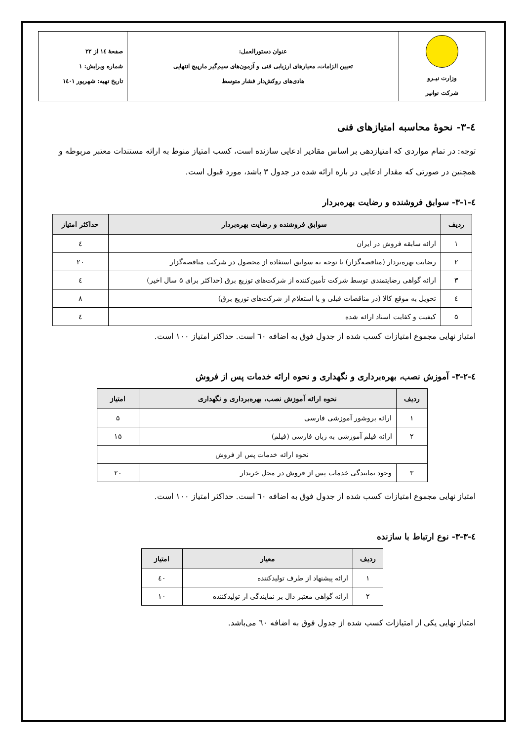| وزارت نیـرو شرکت توانیر | عنوان دستورالعمل: تعیین الزامات، معیارهای ارزیابی فنی و آزمون‌های سیم‌گیر مارپیچ انتهایی هادی‌های روکش‌دار فشار متوسط | صفحهٔ ۱٤ از ۲۲ شماره ویرایش: ۱ تاریخ تهیه: شهریور ۱٤۰۱ |
٤-۳- نحوهٔ محاسبه امتیازهای فنی
توجه: در تمام مواردی که امتیازدهی بر اساس مقادیر ادعایی سازنده است، کسب امتیاز منوط به ارائه مستندات معتبر مربوطه و همچنین در صورتی که مقدار ادعایی در بازه ارائه شده در جدول ۳ باشد، مورد قبول است.
٤-۳-۱- سوابق فروشنده و رضایت بهره‌بردار
| ردیف | سوابق فروشنده و رضایت بهره‌بردار | حداکثر امتیاز |
| --- | --- | --- |
| ۱ | ارائه سابقه فروش در ایران | ٤ |
| ۲ | رضایت بهره‌بردار (مناقصه‌گزار) با توجه به سوابق استفاده از محصول در شرکت مناقصه‌گزار | ۲۰ |
| ۳ | ارائه گواهی رضایتمندی توسط شرکت تأمین‌کننده از شرکت‌های توزیع برق (حداکثر برای ۵ سال اخیر) | ٤ |
| ٤ | تحویل به موقع کالا (در مناقصات قبلی و یا استعلام از شرکت‌های توزیع برق) | ۸ |
| ۵ | کیفیت و کفایت اسناد ارائه شده | ٤ |
امتیاز نهایی مجموع امتیازات کسب شده از جدول فوق به اضافه ٦۰ است. حداکثر امتیاز ۱۰۰ است.
٤-۳-۲- آموزش نصب، بهره‌برداری و نگهداری و نحوه ارائه خدمات پس از فروش
| ردیف | نحوه ارائه آموزش نصب، بهره‌برداری و نگهداری | امتیاز |
| --- | --- | --- |
| ۱ | ارائه بروشور آموزشی فارسی | ۵ |
| ۲ | ارائه فیلم آموزشی به زبان فارسی (فیلم) | ۱۵ |
| نحوه ارائه خدمات پس از فروش | | |
| ۳ | وجود نمایندگی خدمات پس از فروش در محل خریدار | ۲۰ |
امتیاز نهایی مجموع امتیازات کسب شده از جدول فوق به اضافه ٦۰ است. حداکثر امتیاز ۱۰۰ است.
٤-۳-۳- نوع ارتباط با سازنده
| ردیف | معیار | امتیاز |
| --- | --- | --- |
| ۱ | ارائه پیشنهاد از طرف تولیدکننده | ٤۰ |
| ۲ | ارائه گواهی معتبر دال بر نمایندگی از تولیدکننده | ۱۰ |
امتیاز نهایی یکی از امتیازات کسب شده از جدول فوق به اضافه ٦۰ می‌باشد.